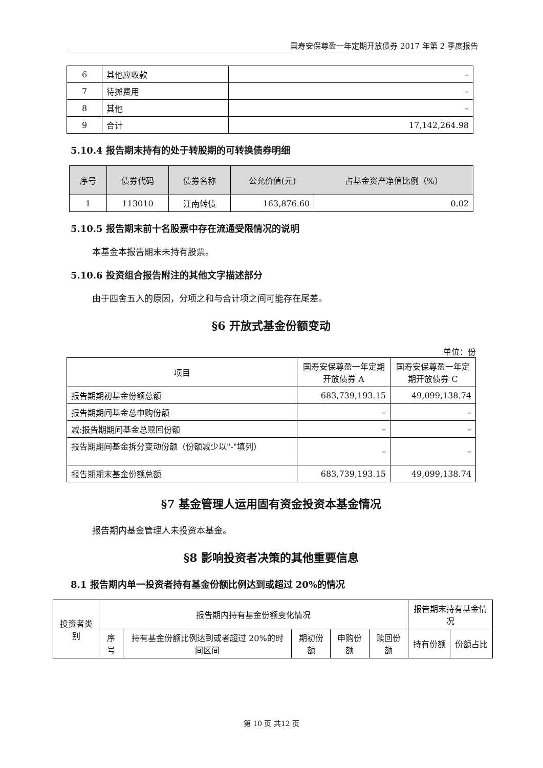国寿安保尊盈一年定期开放债券 2017 年第 2 季度报告
| 6 | 其他应收款 | – |
| 7 | 待摊费用 | – |
| 8 | 其他 | – |
| 9 | 合计 | 17,142,264.98 |
5.10.4 报告期末持有的处于转股期的可转换债券明细
| 序号 | 债券代码 | 债券名称 | 公允价值(元) | 占基金资产净值比例（%） |
| --- | --- | --- | --- | --- |
| 1 | 113010 | 江南转债 | 163,876.60 | 0.02 |
5.10.5 报告期末前十名股票中存在流通受限情况的说明
本基金本报告期末未持有股票。
5.10.6 投资组合报告附注的其他文字描述部分
由于四舍五入的原因，分项之和与合计项之间可能存在尾差。
§6 开放式基金份额变动
单位：份
| 项目 | 国寿安保尊盈一年定期开放债券 A | 国寿安保尊盈一年定期开放债券 C |
| 报告期期初基金份额总额 | 683,739,193.15 | 49,099,138.74 |
| 报告期期间基金总申购份额 | – | – |
| 减:报告期期间基金总赎回份额 | – | – |
| 报告期期间基金拆分变动份额（份额减少以"-"填列） | – | – |
| 报告期期末基金份额总额 | 683,739,193.15 | 49,099,138.74 |
§7 基金管理人运用固有资金投资本基金情况
报告期内基金管理人未投资本基金。
§8 影响投资者决策的其他重要信息
8.1 报告期内单一投资者持有基金份额比例达到或超过 20%的情况
| 投资者类别 | 报告期内持有基金份额变化情况 | | | | | 报告期末持有基金情况 | |
| | 序号 | 持有基金份额比例达到或者超过 20%的时间区间 | 期初份额 | 申购份额 | 赎回份额 | 持有份额 | 份额占比 |
第 10 页 共12 页